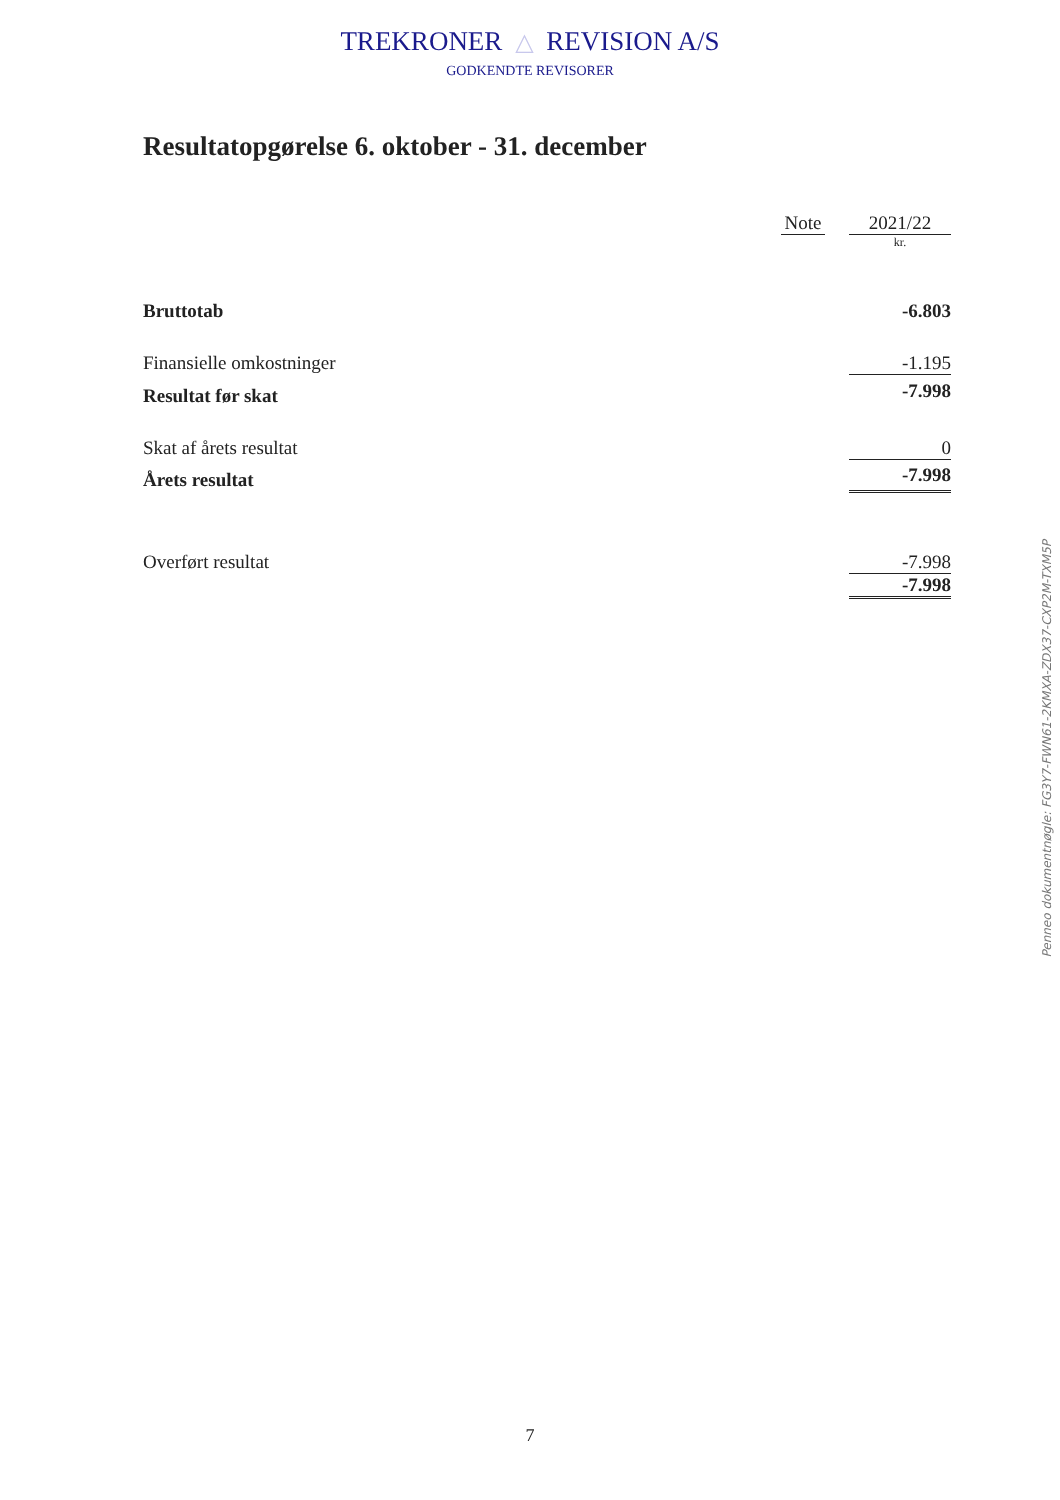TREKRONER △ REVISION A/S
GODKENDTE REVISORER
Resultatopgørelse 6. oktober - 31. december
| | Note | | 2021/22 |
| | | | kr. |
| Bruttotab | | | -6.803 |
| Finansielle omkostninger | | | -1.195 |
| Resultat før skat | | | -7.998 |
| Skat af årets resultat | | | 0 |
| Årets resultat | | | -7.998 |
| Overført resultat | | | -7.998 |
| | | | -7.998 |
Penneo dokumentnøgle: FG3Y7-FWN61-2KMXA-ZDX37-CXP2M-TXM5P
7